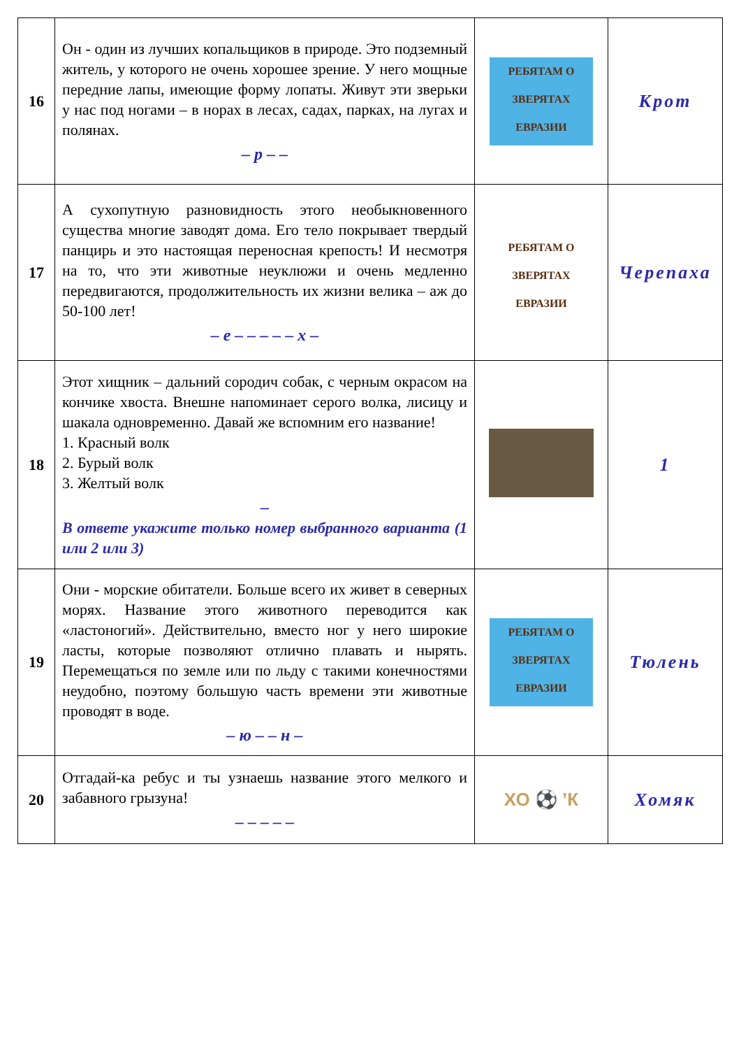| 16 | Он - один из лучших копальщиков в природе. Это подземный житель, у которого не очень хорошее зрение. У него мощные передние лапы, имеющие форму лопаты. Живут эти зверьки у нас под ногами – в норах в лесах, садах, парках, на лугах и полянах. – р – – | РЕБЯТАМ О ЗВЕРЯТАХ ЕВРАЗИИ | Крот |
| 17 | А сухопутную разновидность этого необыкновенного существа многие заводят дома. Его тело покрывает твердый панцирь и это настоящая переносная крепость! И несмотря на то, что эти животные неуклюжи и очень медленно передвигаются, продолжительность их жизни велика – аж до 50-100 лет! – е – – – – – х – | РЕБЯТАМ О ЗВЕРЯТАХ ЕВРАЗИИ | Черепаха |
| 18 | Этот хищник – дальний сородич собак, с черным окрасом на кончике хвоста. Внешне напоминает серого волка, лисицу и шакала одновременно. Давай же вспомним его название! 1. Красный волк 2. Бурый волк 3. Желтый волк – В ответе укажите только номер выбранного варианта (1 или 2 или 3) | | 1 |
| 19 | Они - морские обитатели. Больше всего их живет в северных морях. Название этого животного переводится как «ластоногий». Действительно, вместо ног у него широкие ласты, которые позволяют отлично плавать и нырять. Перемещаться по земле или по льду с такими конечностями неудобно, поэтому большую часть времени эти животные проводят в воде. – ю – – н – | РЕБЯТАМ О ЗВЕРЯТАХ ЕВРАЗИИ | Тюлень |
| 20 | Отгадай-ка ребус и ты узнаешь название этого мелкого и забавного грызуна! – – – – – | ХО ⚽ ’К | Хомяк |